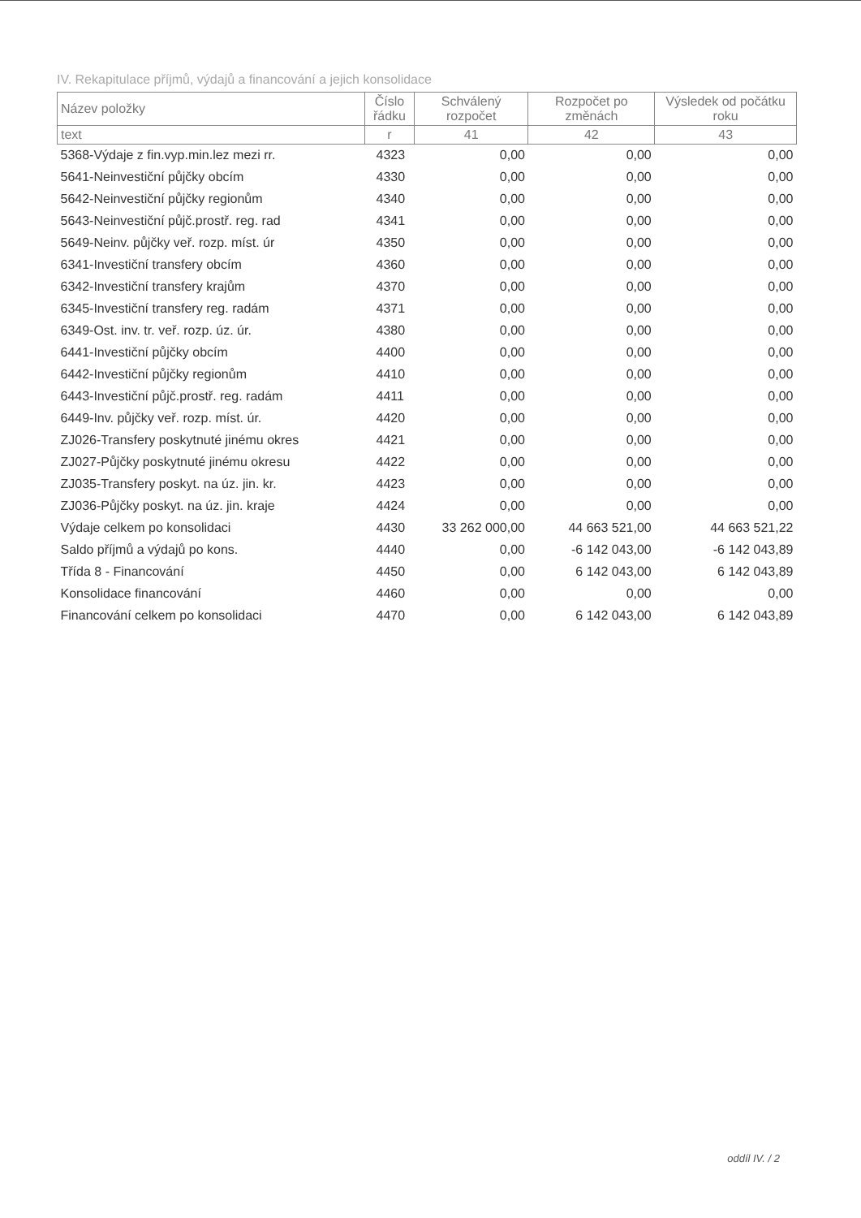IV. Rekapitulace příjmů, výdajů a financování a jejich konsolidace
| Název položky | Číslo řádku | Schválený rozpočet | Rozpočet po změnách | Výsledek od počátku roku |
| --- | --- | --- | --- | --- |
| text | r | 41 | 42 | 43 |
| 5368-Výdaje z fin.vyp.min.lez mezi rr. | 4323 | 0,00 | 0,00 | 0,00 |
| 5641-Neinvestiční půjčky obcím | 4330 | 0,00 | 0,00 | 0,00 |
| 5642-Neinvestiční půjčky regionům | 4340 | 0,00 | 0,00 | 0,00 |
| 5643-Neinvestiční půjč.prostř. reg. rad | 4341 | 0,00 | 0,00 | 0,00 |
| 5649-Neinv. půjčky veř. rozp. míst. úr | 4350 | 0,00 | 0,00 | 0,00 |
| 6341-Investiční transfery obcím | 4360 | 0,00 | 0,00 | 0,00 |
| 6342-Investiční transfery krajům | 4370 | 0,00 | 0,00 | 0,00 |
| 6345-Investiční transfery reg. radám | 4371 | 0,00 | 0,00 | 0,00 |
| 6349-Ost. inv. tr. veř. rozp. úz. úr. | 4380 | 0,00 | 0,00 | 0,00 |
| 6441-Investiční půjčky obcím | 4400 | 0,00 | 0,00 | 0,00 |
| 6442-Investiční půjčky regionům | 4410 | 0,00 | 0,00 | 0,00 |
| 6443-Investiční půjč.prostř. reg. radám | 4411 | 0,00 | 0,00 | 0,00 |
| 6449-Inv. půjčky veř. rozp. míst. úr. | 4420 | 0,00 | 0,00 | 0,00 |
| ZJ026-Transfery poskytnuté jinému okres | 4421 | 0,00 | 0,00 | 0,00 |
| ZJ027-Půjčky poskytnuté jinému okresu | 4422 | 0,00 | 0,00 | 0,00 |
| ZJ035-Transfery poskyt. na úz. jin. kr. | 4423 | 0,00 | 0,00 | 0,00 |
| ZJ036-Půjčky poskyt. na úz. jin. kraje | 4424 | 0,00 | 0,00 | 0,00 |
| Výdaje celkem po konsolidaci | 4430 | 33 262 000,00 | 44 663 521,00 | 44 663 521,22 |
| Saldo příjmů a výdajů po kons. | 4440 | 0,00 | -6 142 043,00 | -6 142 043,89 |
| Třída 8 - Financování | 4450 | 0,00 | 6 142 043,00 | 6 142 043,89 |
| Konsolidace financování | 4460 | 0,00 | 0,00 | 0,00 |
| Financování celkem po konsolidaci | 4470 | 0,00 | 6 142 043,00 | 6 142 043,89 |
oddíl IV. / 2